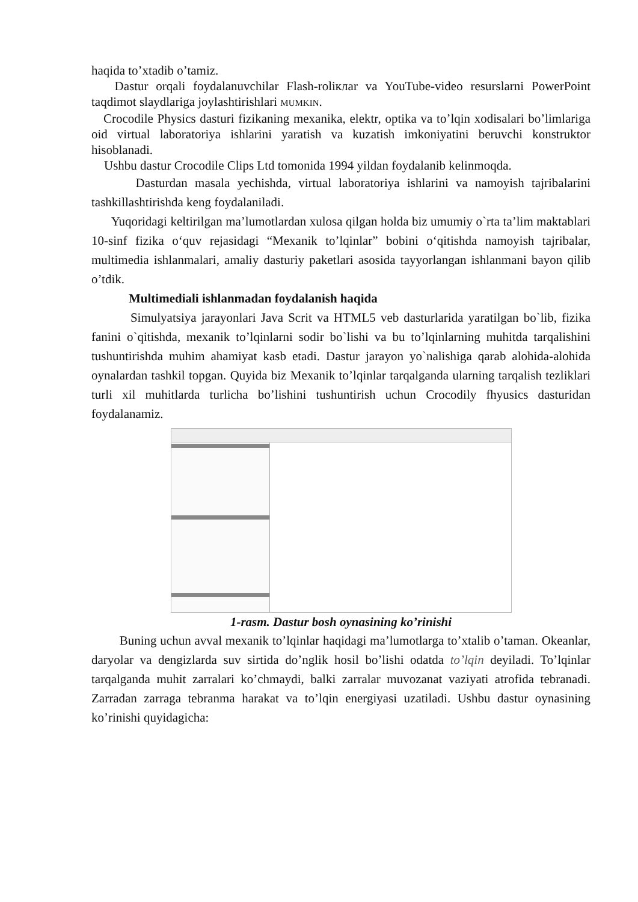haqida to’xtadib o’tamiz.
Dastur orqali foydalanuvchilar Flash-roliклar va YouTube-video resurslarni PowerPoint taqdimot slaydlariga joylashtirishlari MUMKIN.
Crocodile Physics dasturi fizikaning mexanika, elektr, optika va to’lqin xodisalari bo’limlariga oid virtual laboratoriya ishlarini yaratish va kuzatish imkoniyatini beruvchi konstruktor hisoblanadi.
Ushbu dastur Crocodile Clips Ltd tomonida 1994 yildan foydalanib kelinmoqda.
Dasturdan masala yechishda, virtual laboratoriya ishlarini va namoyish tajribalarini tashkillashtirishda keng foydalaniladi.
Yuqoridagi keltirilgan ma’lumotlardan xulosa qilgan holda biz umumiy o`rta ta’lim maktablari 10-sinf fizika o‘quv rejasidagi “Mexanik to’lqinlar” bobini o‘qitishda namoyish tajribalar, multimedia ishlanmalari, amaliy dasturiy paketlari asosida tayyorlangan ishlanmani bayon qilib o’tdik.
Multimediali ishlanmadan foydalanish haqida
Simulyatsiya jarayonlari Java Scrit va HTML5 veb dasturlarida yaratilgan bo`lib, fizika fanini o`qitishda, mexanik to’lqinlarni sodir bo`lishi va bu to’lqinlarning muhitda tarqalishini tushuntirishda muhim ahamiyat kasb etadi. Dastur jarayon yo`nalishiga qarab alohida-alohida oynalardan tashkil topgan. Quyida biz Mexanik to’lqinlar tarqalganda ularning tarqalish tezliklari turli xil muhitlarda turlicha bo’lishini tushuntirish uchun Crocodily fhyusics dasturidan foydalanamiz.
1-rasm. Dastur bosh oynasining ko’rinishi
Buning uchun avval mexanik to’lqinlar haqidagi ma’lumotlarga to’xtalib o’taman. Okeanlar, daryolar va dengizlarda suv sirtida do’nglik hosil bo’lishi odatda to’lqin deyiladi. To’lqinlar tarqalganda muhit zarralari ko’chmaydi, balki zarralar muvozanat vaziyati atrofida tebranadi. Zarradan zarraga tebranma harakat va to’lqin energiyasi uzatiladi. Ushbu dastur oynasining ko’rinishi quyidagicha: